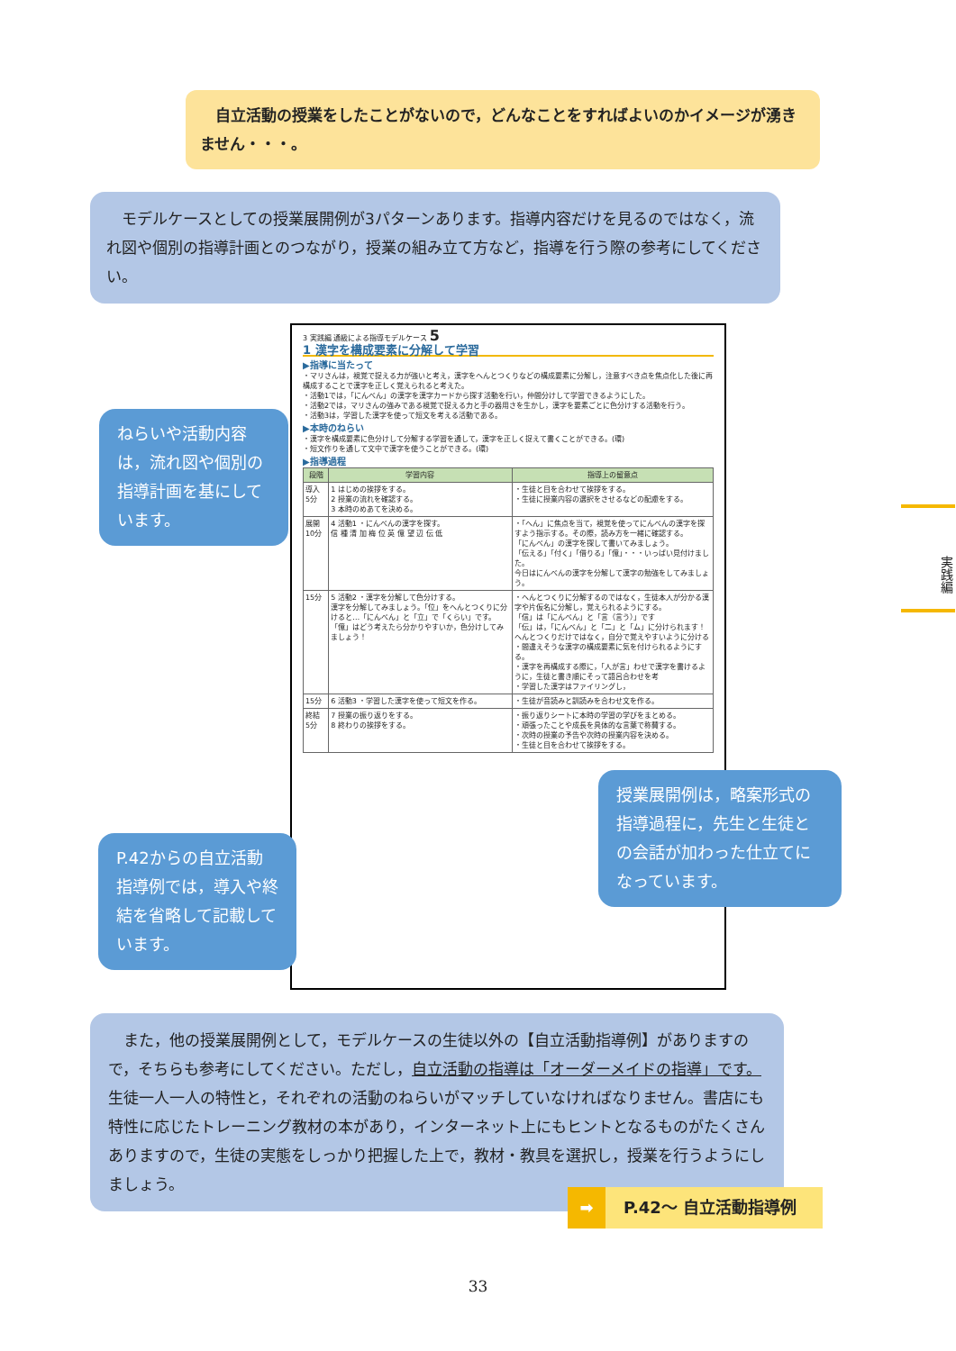自立活動の授業をしたことがないので，どんなことをすればよいのかイメージが湧きません・・・。
　モデルケースとしての授業展開例が3パターンあります。指導内容だけを見るのではなく，流れ図や個別の指導計画とのつながり，授業の組み立て方など，指導を行う際の参考にしてください。
ねらいや活動内容は，流れ図や個別の指導計画を基にしています。
3 実践編 通級による指導モデルケース 5
1 漢字を構成要素に分解して学習
▶指導に当たって
・マリさんは，視覚で捉える力が強いと考え，漢字をへんとつくりなどの構成要素に分解し，注意すべき点を焦点化した後に再構成することで漢字を正しく覚えられると考えた。
・活動1では，「にんべん」の漢字を漢字カードから探す活動を行い，仲間分けして学習できるようにした。
・活動2では，マリさんの強みである視覚で捉える力と手の器用さを生かし，漢字を要素ごとに色分けする活動を行う。
・活動3は，学習した漢字を使って短文を考える活動である。
▶本時のねらい
・漢字を構成要素に色分けして分解する学習を通して，漢字を正しく捉えて書くことができる。(環)
・短文作りを通して文中で漢字を使うことができる。(環)
▶指導過程
| 段階 | 学習内容 | 指導上の留意点 |
| --- | --- | --- |
| 導入 5分 | 1 はじめの挨拶をする。 2 授業の流れを確認する。 3 本時のめあてを決める。 | ・生徒と目を合わせて挨拶をする。 ・生徒に授業内容の選択をさせるなどの配慮をする。 |
| 展開 10分 | 4 活動1 ・にんべんの漢字を探す。 信 種 清 加 梅 位 英 億 望 辺 伝 低 | ・「へん」に焦点を当て，視覚を使ってにんべんの漢字を探すよう指示する。その際，読み方を一緒に確認する。 「にんべん」の漢字を探して書いてみましょう。 「伝える」「付く」「借りる」「億」・・・いっぱい見付けました。 今日はにんべんの漢字を分解して漢字の勉強をしてみましょう。 |
| 15分 | 5 活動2 ・漢字を分解して色分けする。 漢字を分解してみましょう。「位」をへんとつくりに分けると…「にんべん」と「立」で「くらい」です。 「億」はどう考えたら分かりやすいか，色分けしてみましょう！ | ・へんとつくりに分解するのではなく，生徒本人が分かる漢字や片仮名に分解し，覚えられるようにする。 「信」は「にんべん」と「言（言う）」です 「伝」は，「にんべん」と「二」と「ム」に分けられます！ へんとつくりだけではなく，自分で覚えやすいように分ける ・間違えそうな漢字の構成要素に気を付けられるようにする。 ・漢字を再構成する際に，「人が言」わせで漢字を書けるように，生徒と書き順にそって語呂合わせを考 ・学習した漢字はファイリングし， |
| 15分 | 6 活動3 ・学習した漢字を使って短文を作る。 | ・生徒が音読みと訓読みを合わせ文を作る。 |
| 終結 5分 | 7 授業の振り返りをする。 8 終わりの挨拶をする。 | ・振り返りシートに本時の学習の学びをまとめる。 ・頑張ったことや成長を具体的な言葉で称賛する。 ・次時の授業の予告や次時の授業内容を決める。 ・生徒と目を合わせて挨拶をする。 |
授業展開例は，略案形式の指導過程に，先生と生徒との会話が加わった仕立てになっています。
P.42からの自立活動指導例では，導入や終結を省略して記載しています。
　また，他の授業展開例として，モデルケースの生徒以外の【自立活動指導例】がありますので，そちらも参考にしてください。ただし，自立活動の指導は「オーダーメイドの指導」です。生徒一人一人の特性と，それぞれの活動のねらいがマッチしていなければなりません。書店にも特性に応じたトレーニング教材の本があり，インターネット上にもヒントとなるものがたくさんありますので，生徒の実態をしっかり把握した上で，教材・教具を選択し，授業を行うようにしましょう。
➡ P.42～ 自立活動指導例
実践編
33